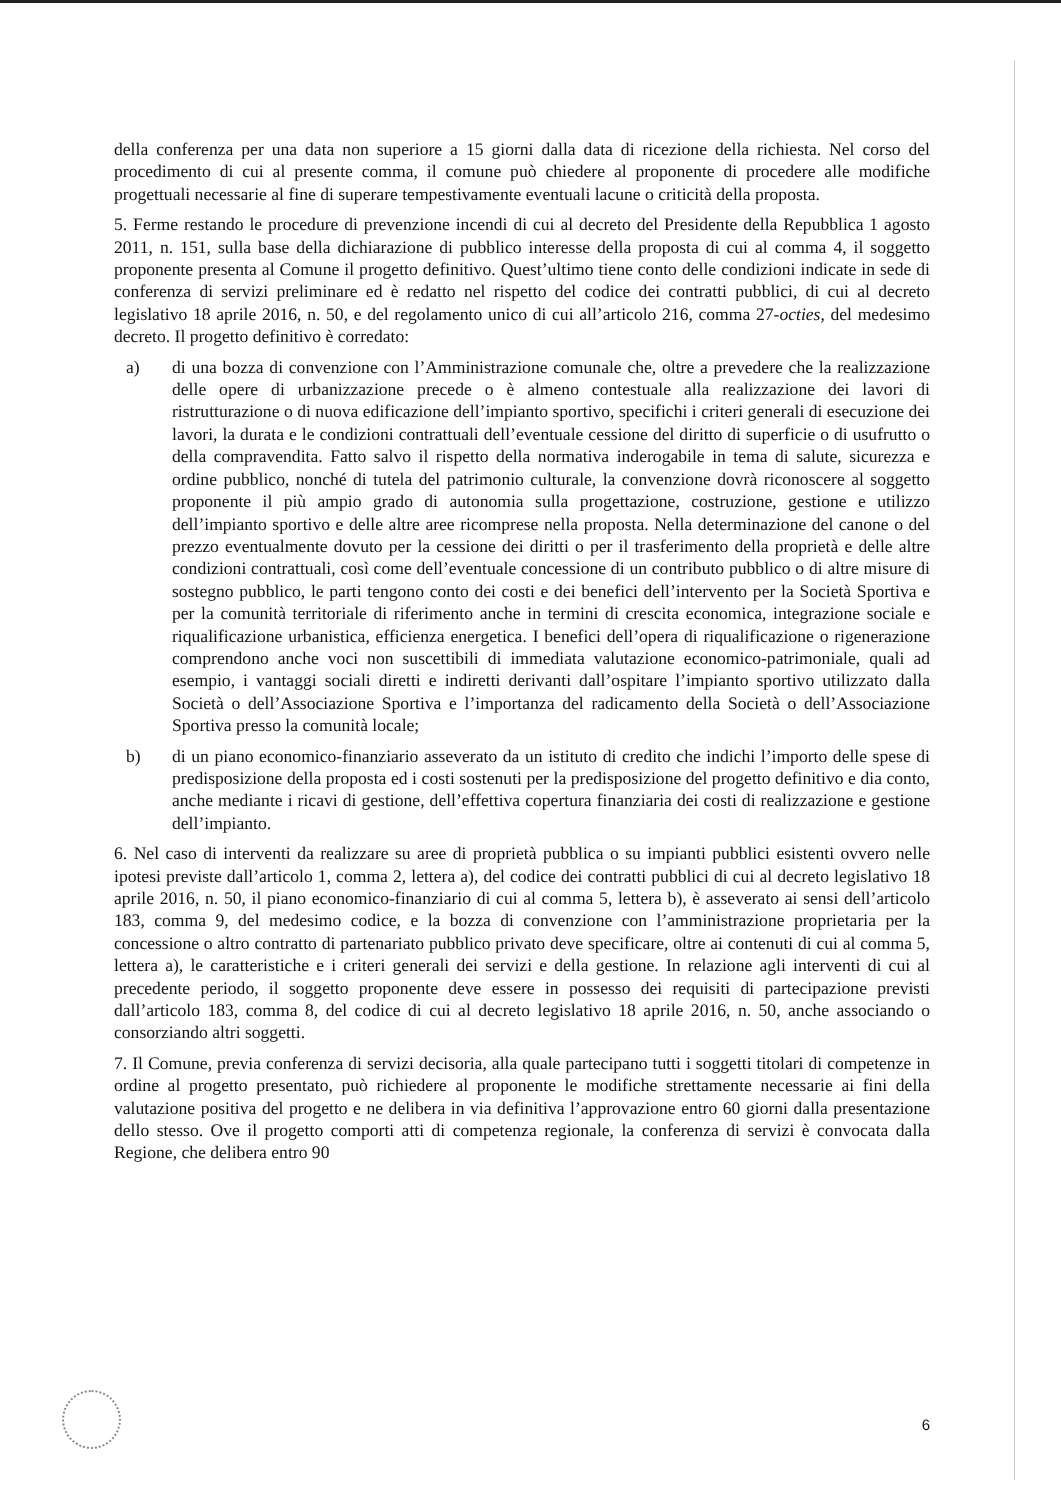della conferenza per una data non superiore a 15 giorni dalla data di ricezione della richiesta. Nel corso del procedimento di cui al presente comma, il comune può chiedere al proponente di procedere alle modifiche progettuali necessarie al fine di superare tempestivamente eventuali lacune o criticità della proposta.
5. Ferme restando le procedure di prevenzione incendi di cui al decreto del Presidente della Repubblica 1 agosto 2011, n. 151, sulla base della dichiarazione di pubblico interesse della proposta di cui al comma 4, il soggetto proponente presenta al Comune il progetto definitivo. Quest’ultimo tiene conto delle condizioni indicate in sede di conferenza di servizi preliminare ed è redatto nel rispetto del codice dei contratti pubblici, di cui al decreto legislativo 18 aprile 2016, n. 50, e del regolamento unico di cui all’articolo 216, comma 27-octies, del medesimo decreto. Il progetto definitivo è corredato:
a) di una bozza di convenzione con l’Amministrazione comunale che, oltre a prevedere che la realizzazione delle opere di urbanizzazione precede o è almeno contestuale alla realizzazione dei lavori di ristrutturazione o di nuova edificazione dell’impianto sportivo, specifichi i criteri generali di esecuzione dei lavori, la durata e le condizioni contrattuali dell’eventuale cessione del diritto di superficie o di usufrutto o della compravendita. Fatto salvo il rispetto della normativa inderogabile in tema di salute, sicurezza e ordine pubblico, nonché di tutela del patrimonio culturale, la convenzione dovrà riconoscere al soggetto proponente il più ampio grado di autonomia sulla progettazione, costruzione, gestione e utilizzo dell’impianto sportivo e delle altre aree ricomprese nella proposta. Nella determinazione del canone o del prezzo eventualmente dovuto per la cessione dei diritti o per il trasferimento della proprietà e delle altre condizioni contrattuali, così come dell’eventuale concessione di un contributo pubblico o di altre misure di sostegno pubblico, le parti tengono conto dei costi e dei benefici dell’intervento per la Società Sportiva e per la comunità territoriale di riferimento anche in termini di crescita economica, integrazione sociale e riqualificazione urbanistica, efficienza energetica. I benefici dell’opera di riqualificazione o rigenerazione comprendono anche voci non suscettibili di immediata valutazione economico-patrimoniale, quali ad esempio, i vantaggi sociali diretti e indiretti derivanti dall’ospitare l’impianto sportivo utilizzato dalla Società o dell’Associazione Sportiva e l’importanza del radicamento della Società o dell’Associazione Sportiva presso la comunità locale;
b) di un piano economico-finanziario asseverato da un istituto di credito che indichi l’importo delle spese di predisposizione della proposta ed i costi sostenuti per la predisposizione del progetto definitivo e dia conto, anche mediante i ricavi di gestione, dell’effettiva copertura finanziaria dei costi di realizzazione e gestione dell’impianto.
6. Nel caso di interventi da realizzare su aree di proprietà pubblica o su impianti pubblici esistenti ovvero nelle ipotesi previste dall’articolo 1, comma 2, lettera a), del codice dei contratti pubblici di cui al decreto legislativo 18 aprile 2016, n. 50, il piano economico-finanziario di cui al comma 5, lettera b), è asseverato ai sensi dell’articolo 183, comma 9, del medesimo codice, e la bozza di convenzione con l’amministrazione proprietaria per la concessione o altro contratto di partenariato pubblico privato deve specificare, oltre ai contenuti di cui al comma 5, lettera a), le caratteristiche e i criteri generali dei servizi e della gestione. In relazione agli interventi di cui al precedente periodo, il soggetto proponente deve essere in possesso dei requisiti di partecipazione previsti dall’articolo 183, comma 8, del codice di cui al decreto legislativo 18 aprile 2016, n. 50, anche associando o consorziando altri soggetti.
7. Il Comune, previa conferenza di servizi decisoria, alla quale partecipano tutti i soggetti titolari di competenze in ordine al progetto presentato, può richiedere al proponente le modifiche strettamente necessarie ai fini della valutazione positiva del progetto e ne delibera in via definitiva l’approvazione entro 60 giorni dalla presentazione dello stesso. Ove il progetto comporti atti di competenza regionale, la conferenza di servizi è convocata dalla Regione, che delibera entro 90
6